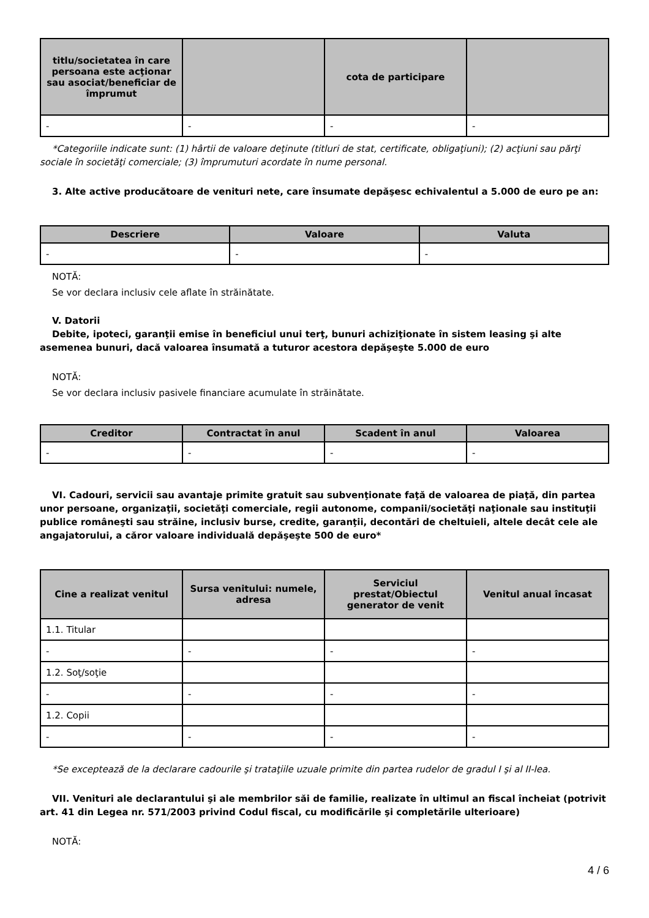| titlu/societatea în care persoana este acţionar sau asociat/beneficiar de împrumut | | cota de participare | |
| --- | --- | --- | --- |
| - | - | - | - |
*Categoriile indicate sunt: (1) hârtii de valoare deţinute (titluri de stat, certificate, obligaţiuni); (2) acţiuni sau părţi sociale în societăţi comerciale; (3) împrumuturi acordate în nume personal.
3. Alte active producătoare de venituri nete, care însumate depăşesc echivalentul a 5.000 de euro pe an:
| Descriere | Valoare | Valuta |
| --- | --- | --- |
| - | - | - |
NOTĂ:
Se vor declara inclusiv cele aflate în străinătate.
V. Datorii
Debite, ipoteci, garanţii emise în beneficiul unui terţ, bunuri achiziţionate în sistem leasing şi alte asemenea bunuri, dacă valoarea însumată a tuturor acestora depăşeşte 5.000 de euro
NOTĂ:
Se vor declara inclusiv pasivele financiare acumulate în străinătate.
| Creditor | Contractat în anul | Scadent în anul | Valoarea |
| --- | --- | --- | --- |
| - | - | - | - |
VI. Cadouri, servicii sau avantaje primite gratuit sau subvenţionate faţă de valoarea de piaţă, din partea unor persoane, organizaţii, societăţi comerciale, regii autonome, companii/societăţi naţionale sau instituţii publice româneşti sau străine, inclusiv burse, credite, garanţii, decontări de cheltuieli, altele decât cele ale angajatorului, a căror valoare individuală depăşeşte 500 de euro*
| Cine a realizat venitul | Sursa venitului: numele, adresa | Serviciul prestat/Obiectul generator de venit | Venitul anual încasat |
| --- | --- | --- | --- |
| 1.1. Titular | | | |
| - | - | - | - |
| 1.2. Soţ/soţie | | | |
| - | - | - | - |
| 1.2. Copii | | | |
| - | - | - | - |
*Se exceptează de la declarare cadourile şi trataţiile uzuale primite din partea rudelor de gradul I şi al II-lea.
VII. Venituri ale declarantului şi ale membrilor săi de familie, realizate în ultimul an fiscal încheiat (potrivit art. 41 din Legea nr. 571/2003 privind Codul fiscal, cu modificările şi completările ulterioare)
NOTĂ:
4 / 6